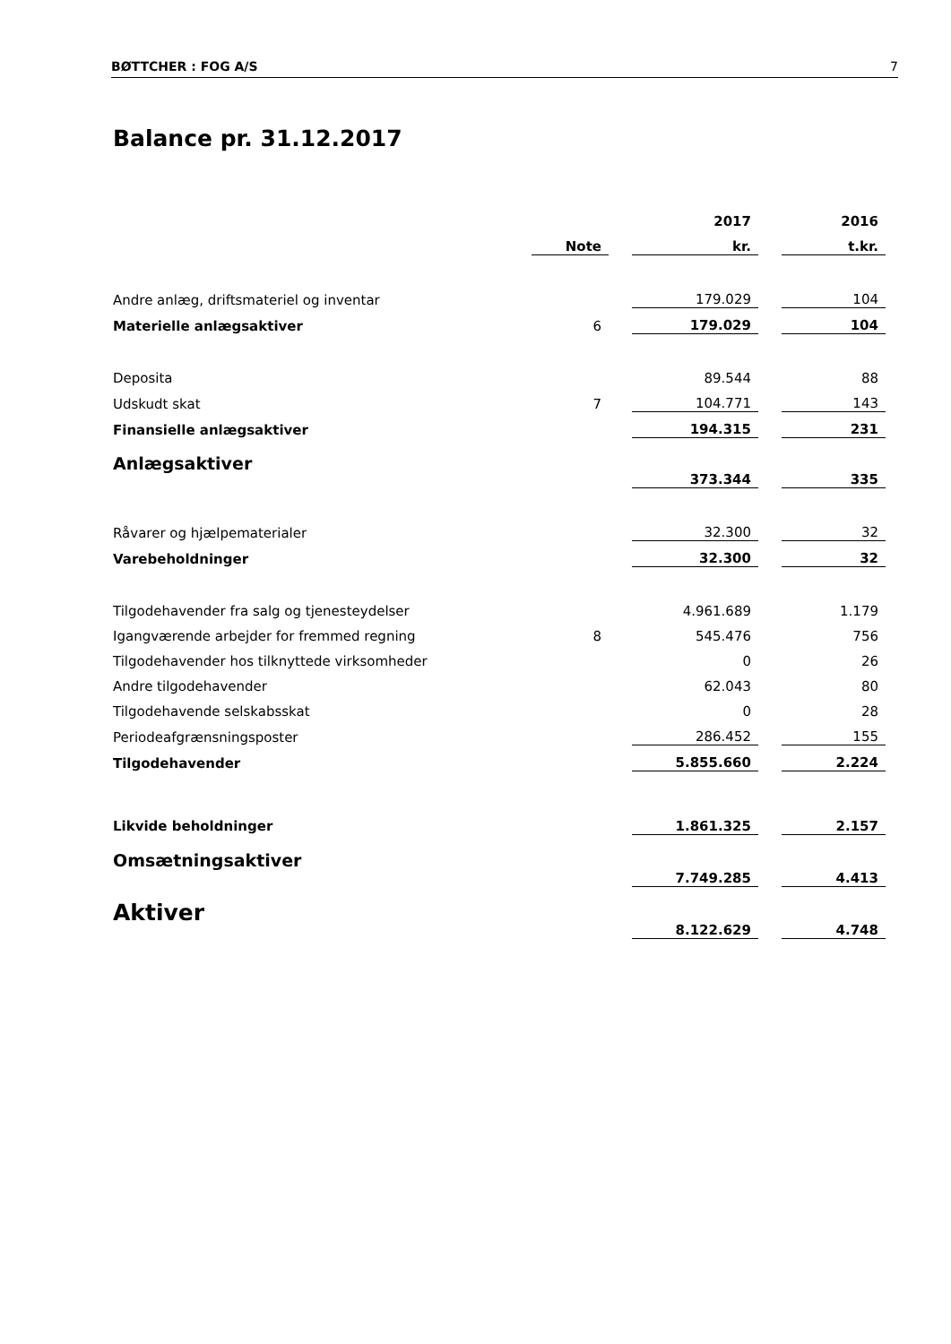BØTTCHER : FOG A/S 7
Balance pr. 31.12.2017
| | | | 2017 | | 2016 |
| --- | --- | --- | --- | --- | --- |
| | Note | | kr. | | t.kr. |
| Andre anlæg, driftsmateriel og inventar | | | 179.029 | | 104 |
| Materielle anlægsaktiver | 6 | | 179.029 | | 104 |
| Deposita | | | 89.544 | | 88 |
| Udskudt skat | 7 | | 104.771 | | 143 |
| Finansielle anlægsaktiver | | | 194.315 | | 231 |
| Anlægsaktiver | | | 373.344 | | 335 |
| Råvarer og hjælpematerialer | | | 32.300 | | 32 |
| Varebeholdninger | | | 32.300 | | 32 |
| Tilgodehavender fra salg og tjenesteydelser | | | 4.961.689 | | 1.179 |
| Igangværende arbejder for fremmed regning | 8 | | 545.476 | | 756 |
| Tilgodehavender hos tilknyttede virksomheder | | | 0 | | 26 |
| Andre tilgodehavender | | | 62.043 | | 80 |
| Tilgodehavende selskabsskat | | | 0 | | 28 |
| Periodeafgrænsningsposter | | | 286.452 | | 155 |
| Tilgodehavender | | | 5.855.660 | | 2.224 |
| Likvide beholdninger | | | 1.861.325 | | 2.157 |
| Omsætningsaktiver | | | 7.749.285 | | 4.413 |
| Aktiver | | | 8.122.629 | | 4.748 |